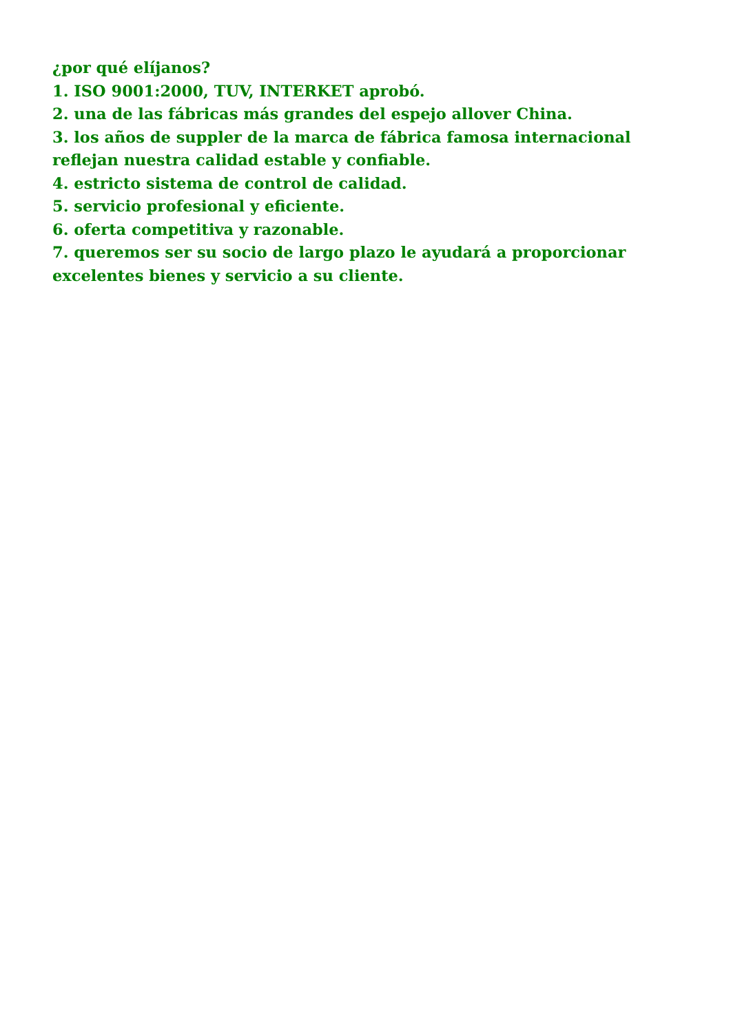¿por qué elíjanos?
1. ISO 9001:2000, TUV, INTERKET aprobó.
2. una de las fábricas más grandes del espejo allover China.
3. los años de suppler de la marca de fábrica famosa internacional reflejan nuestra calidad estable y confiable.
4. estricto sistema de control de calidad.
5. servicio profesional y eficiente.
6. oferta competitiva y razonable.
7. queremos ser su socio de largo plazo le ayudará a proporcionar excelentes bienes y servicio a su cliente.